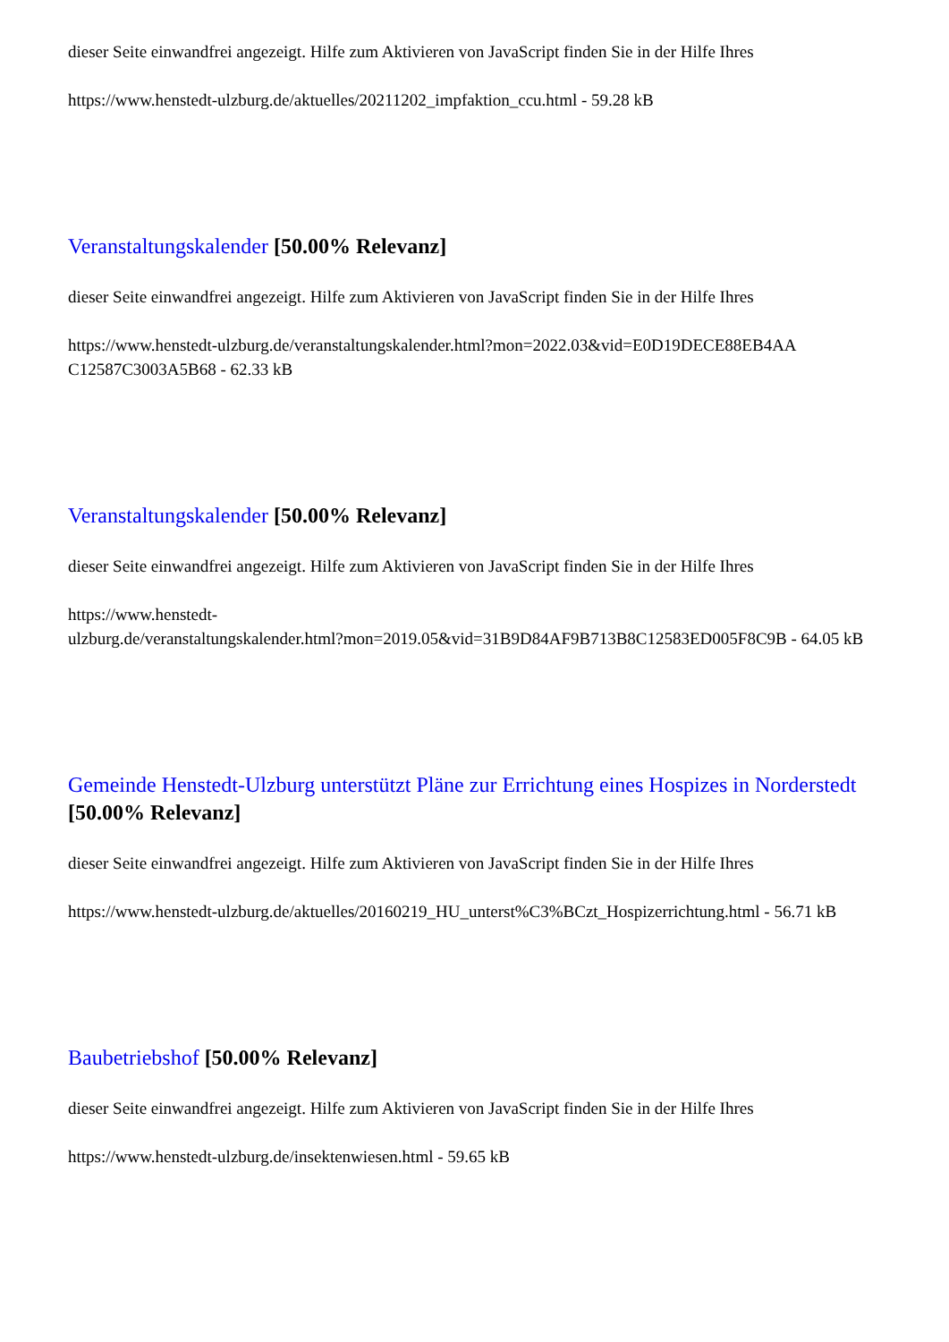dieser Seite einwandfrei angezeigt. Hilfe zum Aktivieren von JavaScript finden Sie in der Hilfe Ihres
https://www.henstedt-ulzburg.de/aktuelles/20211202_impfaktion_ccu.html - 59.28 kB
Veranstaltungskalender [50.00% Relevanz]
dieser Seite einwandfrei angezeigt. Hilfe zum Aktivieren von JavaScript finden Sie in der Hilfe Ihres
https://www.henstedt-ulzburg.de/veranstaltungskalender.html?mon=2022.03&vid=E0D19DECE88EB4AA C12587C3003A5B68 - 62.33 kB
Veranstaltungskalender [50.00% Relevanz]
dieser Seite einwandfrei angezeigt. Hilfe zum Aktivieren von JavaScript finden Sie in der Hilfe Ihres
https://www.henstedt-
ulzburg.de/veranstaltungskalender.html?mon=2019.05&vid=31B9D84AF9B713B8C12583ED005F8C9B - 64.05 kB
Gemeinde Henstedt-Ulzburg unterstützt Pläne zur Errichtung eines Hospizes in Norderstedt [50.00% Relevanz]
dieser Seite einwandfrei angezeigt. Hilfe zum Aktivieren von JavaScript finden Sie in der Hilfe Ihres
https://www.henstedt-ulzburg.de/aktuelles/20160219_HU_unterst%C3%BCzt_Hospizerrichtung.html - 56.71 kB
Baubetriebshof [50.00% Relevanz]
dieser Seite einwandfrei angezeigt. Hilfe zum Aktivieren von JavaScript finden Sie in der Hilfe Ihres
https://www.henstedt-ulzburg.de/insektenwiesen.html - 59.65 kB